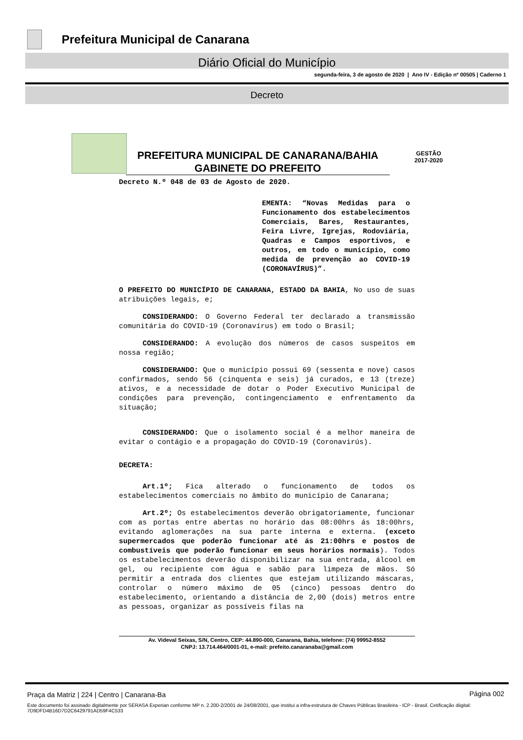Prefeitura Municipal de Canarana
Diário Oficial do Município
segunda-feira, 3 de agosto de 2020 | Ano IV - Edição nº 00505 | Caderno 1
Decreto
PREFEITURA MUNICIPAL DE CANARANA/BAHIA
GABINETE DO PREFEITO
GESTÃO
2017-2020
Decreto N.º 048 de 03 de Agosto de 2020.
EMENTA: “Novas Medidas para o Funcionamento dos estabelecimentos Comerciais, Bares, Restaurantes, Feira Livre, Igrejas, Rodoviária, Quadras e Campos esportivos, e outros, em todo o município, como medida de prevenção ao COVID-19 (CORONAVÍRUS)”.
O PREFEITO DO MUNICÍPIO DE CANARANA, ESTADO DA BAHIA, No uso de suas atribuições legais, e;
CONSIDERANDO: O Governo Federal ter declarado a transmissão comunitária do COVID-19 (Coronavírus) em todo o Brasil;
CONSIDERANDO: A evolução dos números de casos suspeitos em nossa região;
CONSIDERANDO: Que o município possui 69 (sessenta e nove) casos confirmados, sendo 56 (cinquenta e seis) já curados, e 13 (treze) ativos, e a necessidade de dotar o Poder Executivo Municipal de condições para prevenção, contingenciamento e enfrentamento da situação;
CONSIDERANDO: Que o isolamento social é a melhor maneira de evitar o contágio e a propagação do COVID-19 (Coronavirús).
DECRETA:
Art.1º; Fica alterado o funcionamento de todos os estabelecimentos comerciais no âmbito do município de Canarana;
Art.2º; Os estabelecimentos deverão obrigatoriamente, funcionar com as portas entre abertas no horário das 08:00hrs ás 18:00hrs, evitando aglomerações na sua parte interna e externa. (exceto supermercados que poderão funcionar até ás 21:00hrs e postos de combustíveis que poderão funcionar em seus horários normais). Todos os estabelecimentos deverão disponibilizar na sua entrada, álcool em gel, ou recipiente com água e sabão para limpeza de mãos. Só permitir a entrada dos clientes que estejam utilizando máscaras, controlar o número máximo de 05 (cinco) pessoas dentro do estabelecimento, orientando a distância de 2,00 (dois) metros entre as pessoas, organizar as possíveis filas na
Av. Videval Seixas, S/N, Centro, CEP: 44.890-000, Canarana, Bahia, telefone: (74) 99952-8552
CNPJ: 13.714.464/0001-01, e-mail: prefeito.canaranaba@gmail.com
Praça da Matriz | 224 | Centro | Canarana-Ba
Página 002
Este documento foi assinado digitalmente por SERASA Experian conforme MP n. 2.200-2/2001 de 24/08/2001, que institui a infra-estrutura de Chaves Públicas Brasileira - ICP - Brasil. Cetificação diigital: 7D9DFD4B16D7D2C6429791AD59F4C533